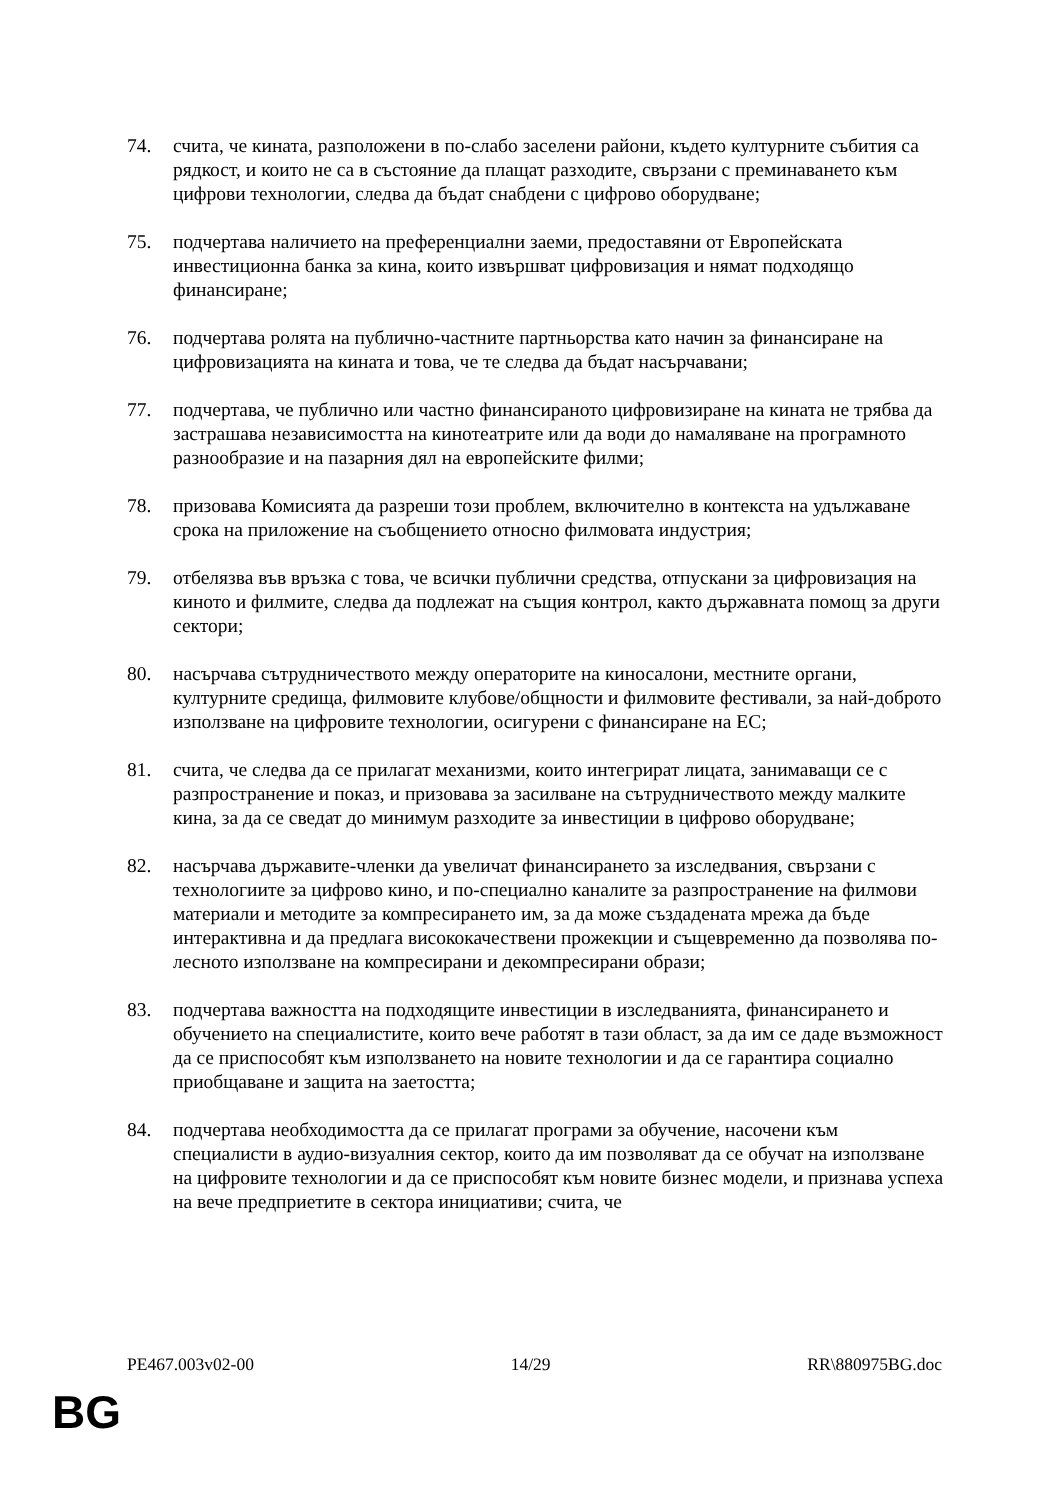74. счита, че кината, разположени в по-слабо заселени райони, където културните събития са рядкост, и които не са в състояние да плащат разходите, свързани с преминаването към цифрови технологии, следва да бъдат снабдени с цифрово оборудване;
75. подчертава наличието на преференциални заеми, предоставяни от Европейската инвестиционна банка за кина, които извършват цифровизация и нямат подходящо финансиране;
76. подчертава ролята на публично-частните партньорства като начин за финансиране на цифровизацията на кината и това, че те следва да бъдат насърчавани;
77. подчертава, че публично или частно финансираното цифровизиране на кината не трябва да застрашава независимостта на кинотеатрите или да води до намаляване на програмното разнообразие и на пазарния дял на европейските филми;
78. призовава Комисията да разреши този проблем, включително в контекста на удължаване срока на приложение на съобщението относно филмовата индустрия;
79. отбелязва във връзка с това, че всички публични средства, отпускани за цифровизация на киното и филмите, следва да подлежат на същия контрол, както държавната помощ за други сектори;
80. насърчава сътрудничеството между операторите на киносалони, местните органи, културните средища, филмовите клубове/общности и филмовите фестивали, за най-доброто използване на цифровите технологии, осигурени с финансиране на ЕС;
81. счита, че следва да се прилагат механизми, които интегрират лицата, занимаващи се с разпространение и показ, и призовава за засилване на сътрудничеството между малките кина, за да се сведат до минимум разходите за инвестиции в цифрово оборудване;
82. насърчава държавите-членки да увеличат финансирането за изследвания, свързани с технологиите за цифрово кино, и по-специално каналите за разпространение на филмови материали и методите за компресирането им, за да може създадената мрежа да бъде интерактивна и да предлага висококачествени прожекции и същевременно да позволява по-лесното използване на компресирани и декомпресирани образи;
83. подчертава важността на подходящите инвестиции в изследванията, финансирането и обучението на специалистите, които вече работят в тази област, за да им се даде възможност да се приспособят към използването на новите технологии и да се гарантира социално приобщаване и защита на заетостта;
84. подчертава необходимостта да се прилагат програми за обучение, насочени към специалисти в аудио-визуалния сектор, които да им позволяват да се обучат на използване на цифровите технологии и да се приспособят към новите бизнес модели, и признава успеха на вече предприетите в сектора инициативи; счита, че
PE467.003v02-00 14/29 RR\880975BG.doc
BG